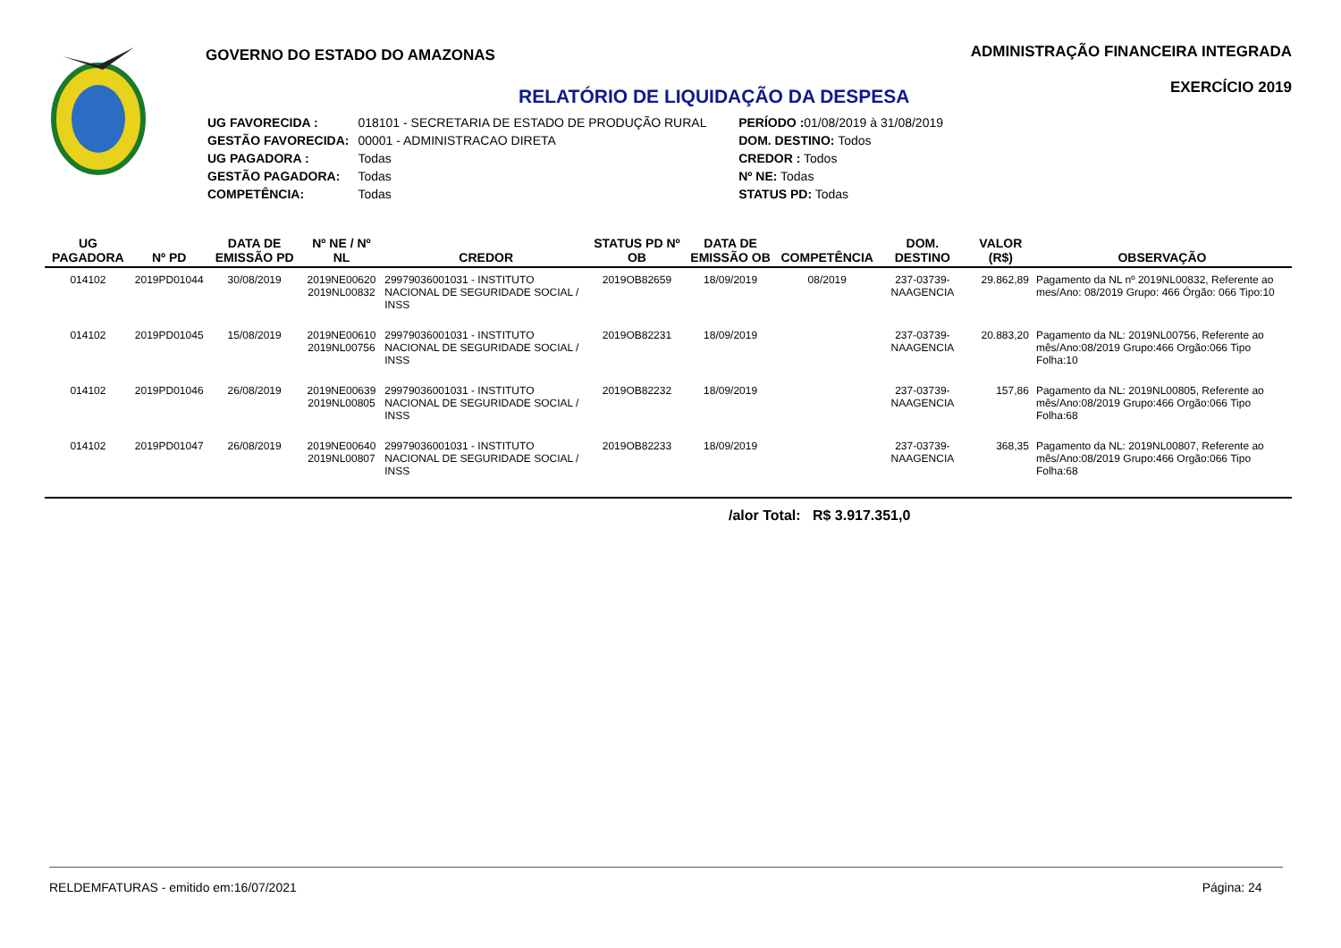GOVERNO DO ESTADO DO AMAZONAS
RELATÓRIO DE LIQUIDAÇÃO DA DESPESA
| UG FAVORECIDA : | 018101 - SECRETARIA DE ESTADO DE PRODUÇÃO RURAL |
| GESTÃO FAVORECIDA: | 00001 - ADMINISTRACAO DIRETA |
| UG PAGADORA : | Todas |
| GESTÃO PAGADORA: | Todas |
| COMPETÊNCIA: | Todas |
| PERÍODO : 01/08/2019 à 31/08/2019 |
| DOM. DESTINO: Todos |
| CREDOR : Todos |
| Nº NE: Todas |
| STATUS PD: Todas |
ADMINISTRAÇÃO FINANCEIRA INTEGRADA
EXERCÍCIO 2019
| UG PAGADORA | Nº PD | DATA DE EMISSÃO PD | Nº NE / Nº NL | CREDOR | STATUS PD Nº OB | DATA DE EMISSÃO OB | COMPETÊNCIA | DOM. DESTINO | VALOR (R$) | OBSERVAÇÃO |
| --- | --- | --- | --- | --- | --- | --- | --- | --- | --- | --- |
| 014102 | 2019PD01044 | 30/08/2019 | 2019NE00620 2019NL00832 | 29979036001031 - INSTITUTO NACIONAL DE SEGURIDADE SOCIAL / INSS | 2019OB82659 | 18/09/2019 | 08/2019 | 237-03739-NAAGENCIA | 29.862,89 | Pagamento da NL nº 2019NL00832, Referente ao mes/Ano: 08/2019 Grupo: 466 Órgão: 066 Tipo:10 |
| 014102 | 2019PD01045 | 15/08/2019 | 2019NE00610 2019NL00756 | 29979036001031 - INSTITUTO NACIONAL DE SEGURIDADE SOCIAL / INSS | 2019OB82231 | 18/09/2019 | | 237-03739-NAAGENCIA | 20.883,20 | Pagamento da NL: 2019NL00756, Referente ao mês/Ano:08/2019 Grupo:466 Orgão:066 Tipo Folha:10 |
| 014102 | 2019PD01046 | 26/08/2019 | 2019NE00639 2019NL00805 | 29979036001031 - INSTITUTO NACIONAL DE SEGURIDADE SOCIAL / INSS | 2019OB82232 | 18/09/2019 | | 237-03739-NAAGENCIA | 157,86 | Pagamento da NL: 2019NL00805, Referente ao mês/Ano:08/2019 Grupo:466 Orgão:066 Tipo Folha:68 |
| 014102 | 2019PD01047 | 26/08/2019 | 2019NE00640 2019NL00807 | 29979036001031 - INSTITUTO NACIONAL DE SEGURIDADE SOCIAL / INSS | 2019OB82233 | 18/09/2019 | | 237-03739-NAAGENCIA | 368,35 | Pagamento da NL: 2019NL00807, Referente ao mês/Ano:08/2019 Grupo:466 Orgão:066 Tipo Folha:68 |
/alor Total: R$ 3.917.351,0
RELDEMFATURAS - emitido em:16/07/2021 Página: 24